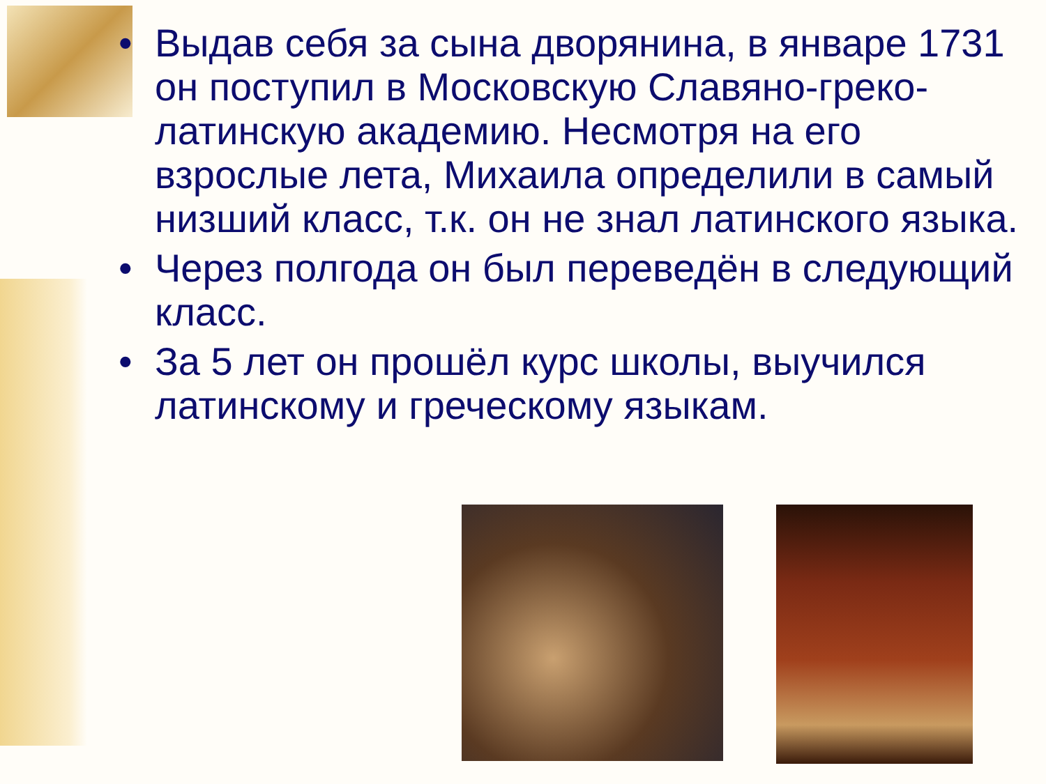• Выдав себя за сына дворянина, в январе 1731 он поступил в Московскую Славяно-греко-латинскую академию. Несмотря на его взрослые лета, Михаила определили в самый низший класс, т.к. он не знал латинского языка.
• Через полгода он был переведён в следующий класс.
• За 5 лет он прошёл курс школы, выучился латинскому и греческому языкам.